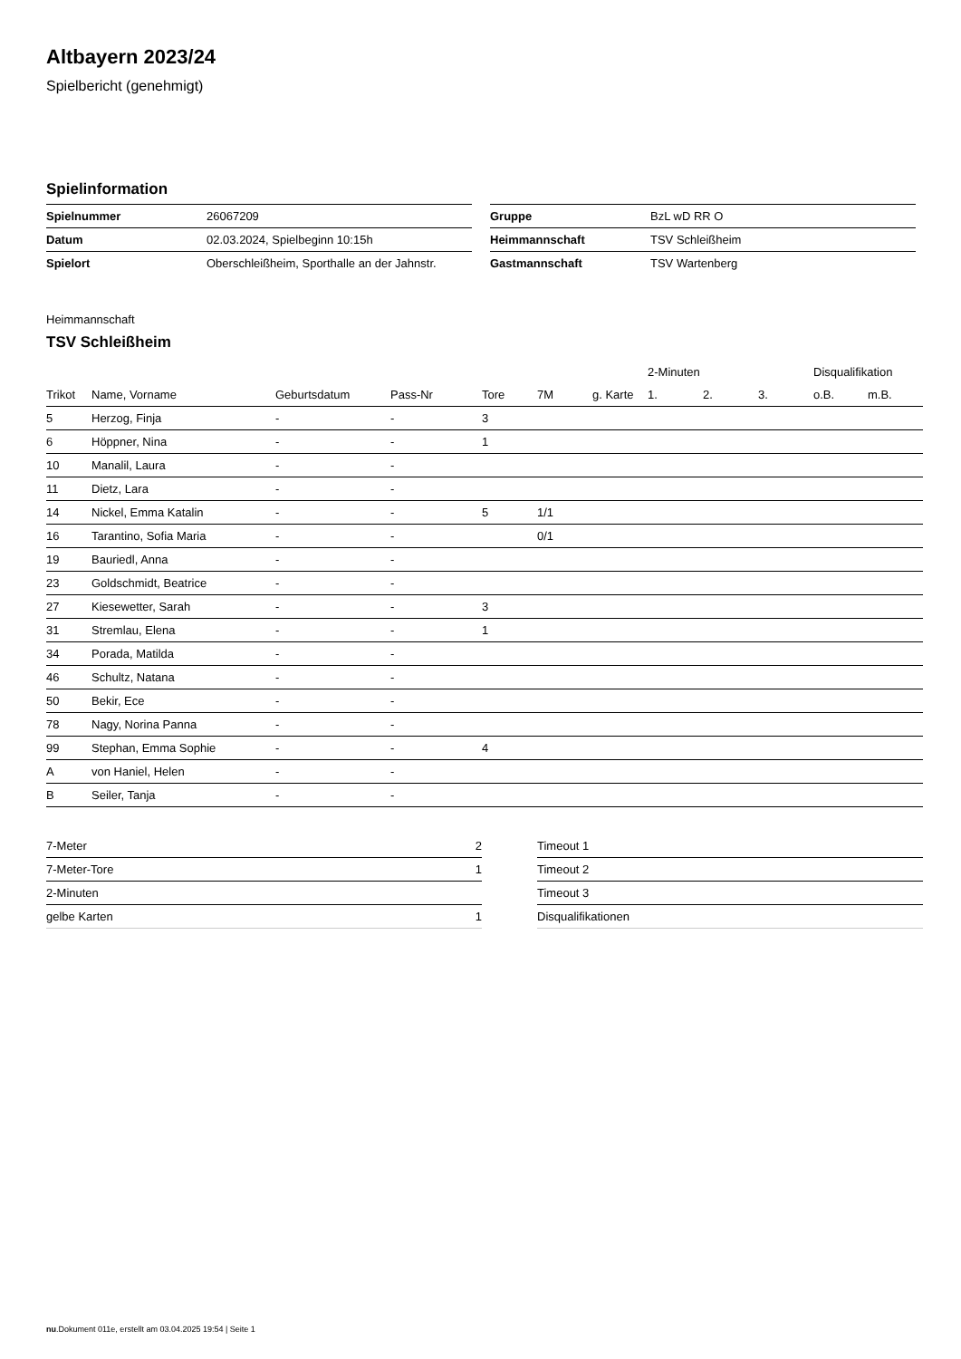Altbayern 2023/24
Spielbericht (genehmigt)
Spielinformation
| Spielnummer | 26067209 |
| Datum | 02.03.2024, Spielbeginn 10:15h |
| Spielort | Oberschleißheim, Sporthalle an der Jahnstr. |
| Gruppe | BzL wD RR O |
| Heimmannschaft | TSV Schleißheim |
| Gastmannschaft | TSV Wartenberg |
Heimmannschaft
TSV Schleißheim
| | | | | | | | 2-Minuten | | | Disqualifikation | |
| --- | --- | --- | --- | --- | --- | --- | --- | --- | --- | --- | --- |
| Trikot | Name, Vorname | Geburtsdatum | Pass-Nr | Tore | 7M | g. Karte | 1. | 2. | 3. | o.B. | m.B. |
| 5 | Herzog, Finja | - | - | 3 | | | | | | | |
| 6 | Höppner, Nina | - | - | 1 | | | | | | | |
| 10 | Manalil, Laura | - | - | | | | | | | | |
| 11 | Dietz, Lara | - | - | | | | | | | | |
| 14 | Nickel, Emma Katalin | - | - | 5 | 1/1 | | | | | | |
| 16 | Tarantino, Sofia Maria | - | - | | 0/1 | | | | | | |
| 19 | Bauriedl, Anna | - | - | | | | | | | | |
| 23 | Goldschmidt, Beatrice | - | - | | | | | | | | |
| 27 | Kiesewetter, Sarah | - | - | 3 | | | | | | | |
| 31 | Stremlau, Elena | - | - | 1 | | | | | | | |
| 34 | Porada, Matilda | - | - | | | | | | | | |
| 46 | Schultz, Natana | - | - | | | | | | | | |
| 50 | Bekir, Ece | - | - | | | | | | | | |
| 78 | Nagy, Norina Panna | - | - | | | | | | | | |
| 99 | Stephan, Emma Sophie | - | - | 4 | | | | | | | |
| A | von Haniel, Helen | - | - | | | | | | | | |
| B | Seiler, Tanja | - | - | | | | | | | | |
| 7-Meter | 2 |
| 7-Meter-Tore | 1 |
| 2-Minuten | |
| gelbe Karten | 1 |
| Timeout 1 |
| Timeout 2 |
| Timeout 3 |
| Disqualifikationen |
nu.Dokument 011e, erstellt am 03.04.2025 19:54 | Seite 1